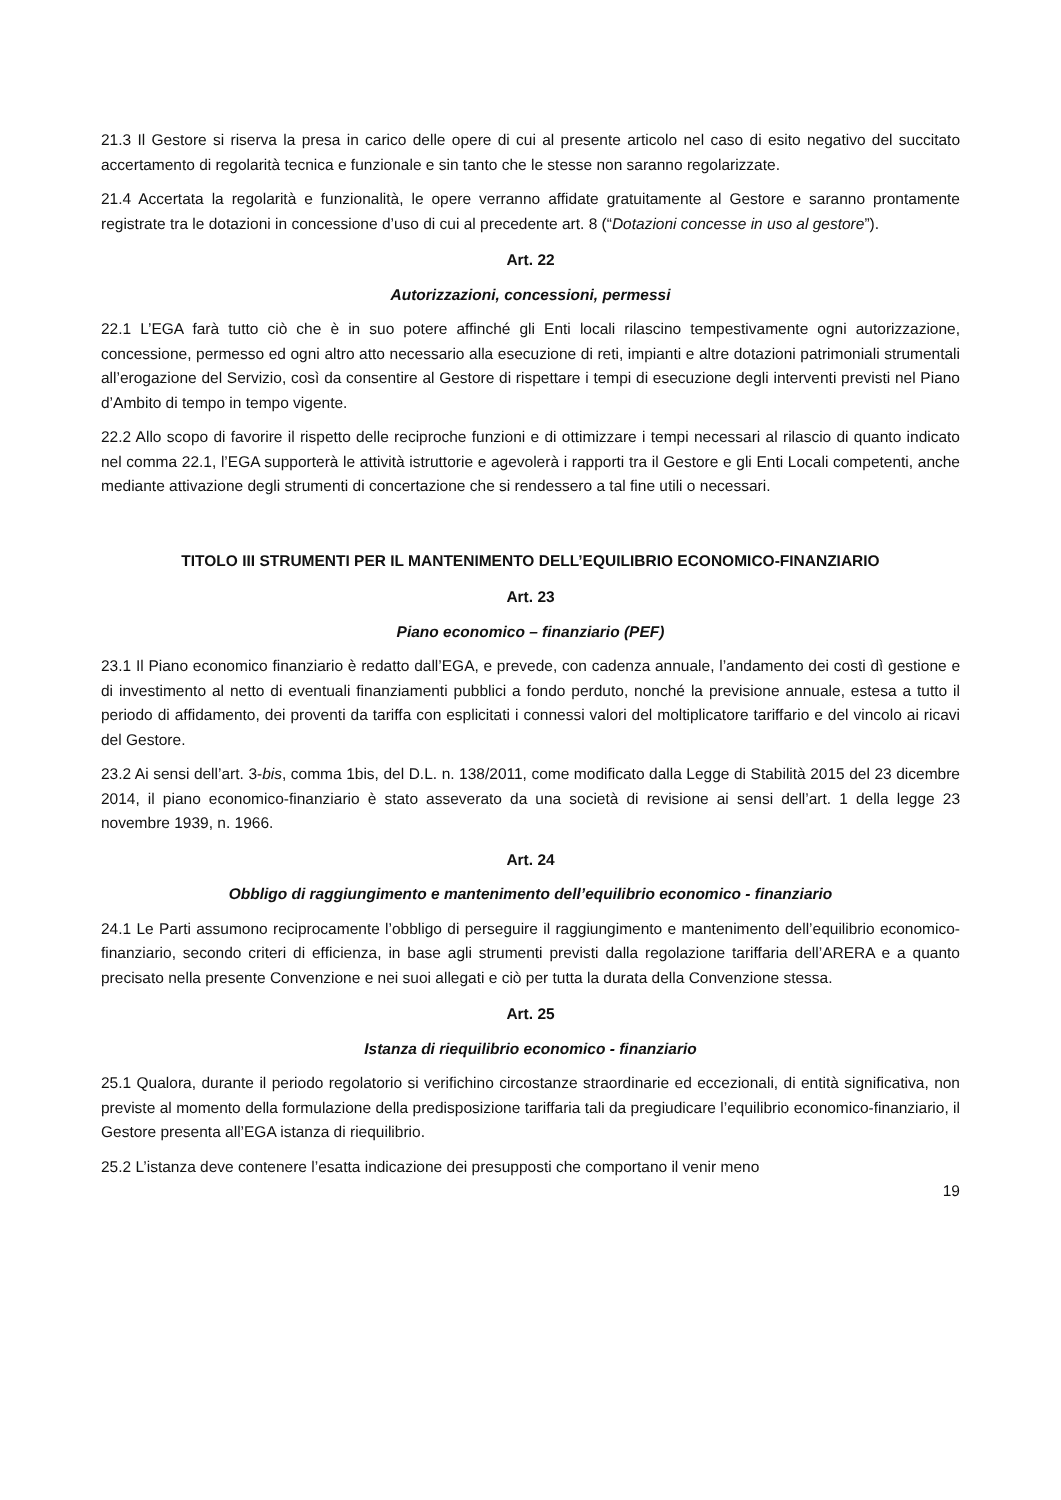21.3 Il Gestore si riserva la presa in carico delle opere di cui al presente articolo nel caso di esito negativo del succitato accertamento di regolarità tecnica e funzionale e sin tanto che le stesse non saranno regolarizzate.
21.4 Accertata la regolarità e funzionalità, le opere verranno affidate gratuitamente al Gestore e saranno prontamente registrate tra le dotazioni in concessione d’uso di cui al precedente art. 8 (“Dotazioni concesse in uso al gestore”).
Art. 22
Autorizzazioni, concessioni, permessi
22.1 L’EGA farà tutto ciò che è in suo potere affinché gli Enti locali rilascino tempestivamente ogni autorizzazione, concessione, permesso ed ogni altro atto necessario alla esecuzione di reti, impianti e altre dotazioni patrimoniali strumentali all’erogazione del Servizio, così da consentire al Gestore di rispettare i tempi di esecuzione degli interventi previsti nel Piano d’Ambito di tempo in tempo vigente.
22.2 Allo scopo di favorire il rispetto delle reciproche funzioni e di ottimizzare i tempi necessari al rilascio di quanto indicato nel comma 22.1, l’EGA supporterà le attività istruttorie e agevolerà i rapporti tra il Gestore e gli Enti Locali competenti, anche mediante attivazione degli strumenti di concertazione che si rendessero a tal fine utili o necessari.
TITOLO III STRUMENTI PER IL MANTENIMENTO DELL’EQUILIBRIO ECONOMICO-FINANZIARIO
Art. 23
Piano economico – finanziario (PEF)
23.1 Il Piano economico finanziario è redatto dall’EGA, e prevede, con cadenza annuale, l’andamento dei costi dì gestione e di investimento al netto di eventuali finanziamenti pubblici a fondo perduto, nonché la previsione annuale, estesa a tutto il periodo di affidamento, dei proventi da tariffa con esplicitati i connessi valori del moltiplicatore tariffario e del vincolo ai ricavi del Gestore.
23.2 Ai sensi dell’art. 3-bis, comma 1bis, del D.L. n. 138/2011, come modificato dalla Legge di Stabilità 2015 del 23 dicembre 2014, il piano economico-finanziario è stato asseverato da una società di revisione ai sensi dell’art. 1 della legge 23 novembre 1939, n. 1966.
Art. 24
Obbligo di raggiungimento e mantenimento dell’equilibrio economico - finanziario
24.1 Le Parti assumono reciprocamente l’obbligo di perseguire il raggiungimento e mantenimento dell’equilibrio economico-finanziario, secondo criteri di efficienza, in base agli strumenti previsti dalla regolazione tariffaria dell’ARERA e a quanto precisato nella presente Convenzione e nei suoi allegati e ciò per tutta la durata della Convenzione stessa.
Art. 25
Istanza di riequilibrio economico - finanziario
25.1 Qualora, durante il periodo regolatorio si verifichino circostanze straordinarie ed eccezionali, di entità significativa, non previste al momento della formulazione della predisposizione tariffaria tali da pregiudicare l’equilibrio economico-finanziario, il Gestore presenta all’EGA istanza di riequilibrio.
25.2 L’istanza deve contenere l’esatta indicazione dei presupposti che comportano il venir meno
19